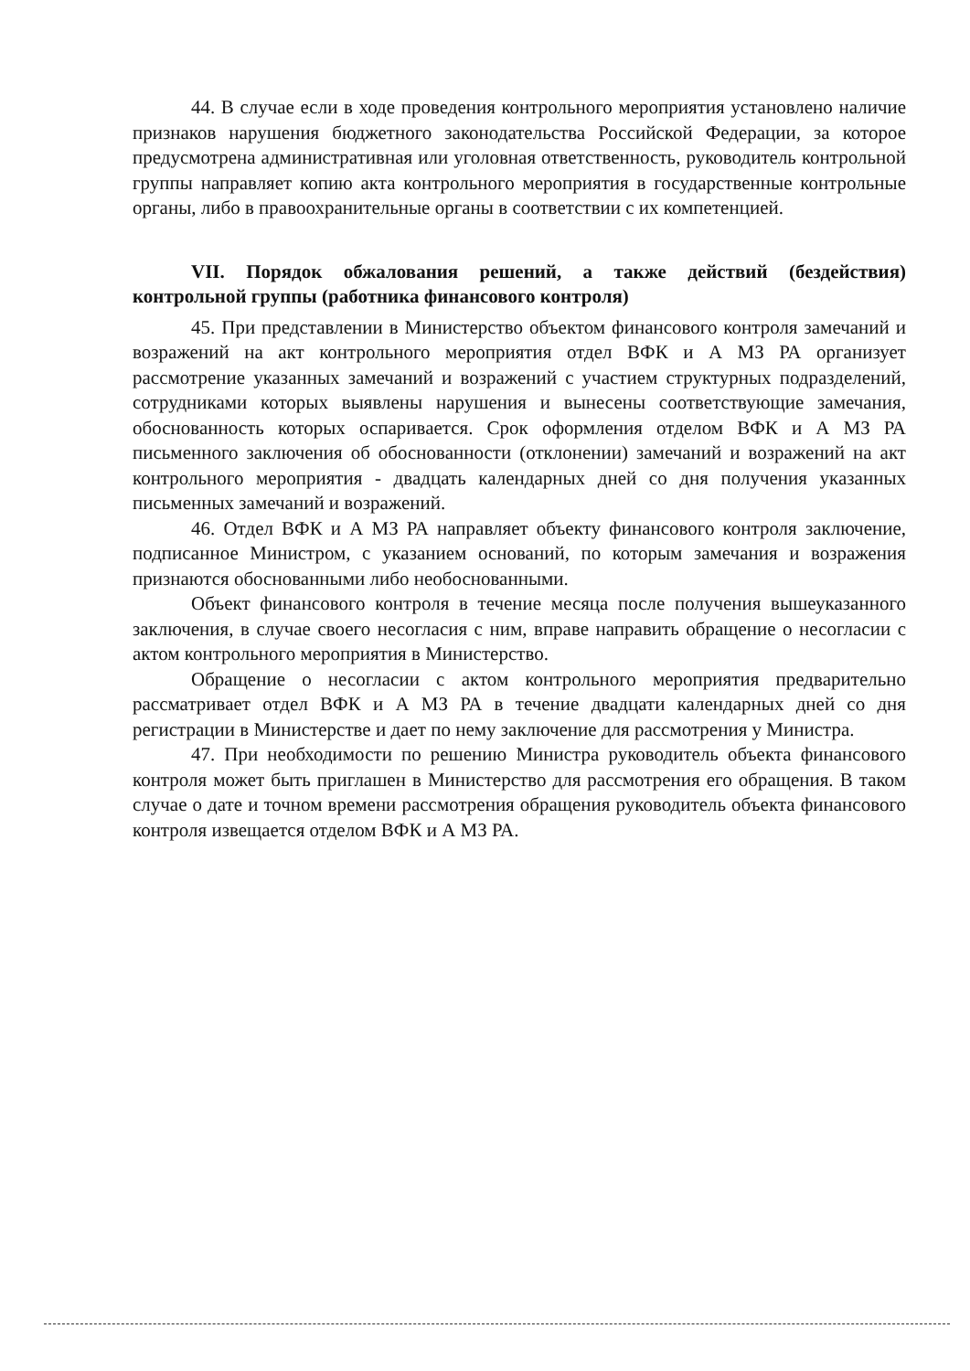44. В случае если в ходе проведения контрольного мероприятия установлено наличие признаков нарушения бюджетного законодательства Российской Федерации, за которое предусмотрена административная или уголовная ответственность, руководитель контрольной группы направляет копию акта контрольного мероприятия в государственные контрольные органы, либо в правоохранительные органы в соответствии с их компетенцией.
VII. Порядок обжалования решений, а также действий (бездействия) контрольной группы (работника финансового контроля)
45. При представлении в Министерство объектом финансового контроля замечаний и возражений на акт контрольного мероприятия отдел ВФК и А МЗ РА организует рассмотрение указанных замечаний и возражений с участием структурных подразделений, сотрудниками которых выявлены нарушения и вынесены соответствующие замечания, обоснованность которых оспаривается. Срок оформления отделом ВФК и А МЗ РА письменного заключения об обоснованности (отклонении) замечаний и возражений на акт контрольного мероприятия - двадцать календарных дней со дня получения указанных письменных замечаний и возражений.
46. Отдел ВФК и А МЗ РА направляет объекту финансового контроля заключение, подписанное Министром, с указанием оснований, по которым замечания и возражения признаются обоснованными либо необоснованными.
Объект финансового контроля в течение месяца после получения вышеуказанного заключения, в случае своего несогласия с ним, вправе направить обращение о несогласии с актом контрольного мероприятия в Министерство.
Обращение о несогласии с актом контрольного мероприятия предварительно рассматривает отдел ВФК и А МЗ РА в течение двадцати календарных дней со дня регистрации в Министерстве и дает по нему заключение для рассмотрения у Министра.
47. При необходимости по решению Министра руководитель объекта финансового контроля может быть приглашен в Министерство для рассмотрения его обращения. В таком случае о дате и точном времени рассмотрения обращения руководитель объекта финансового контроля извещается отделом ВФК и А МЗ РА.